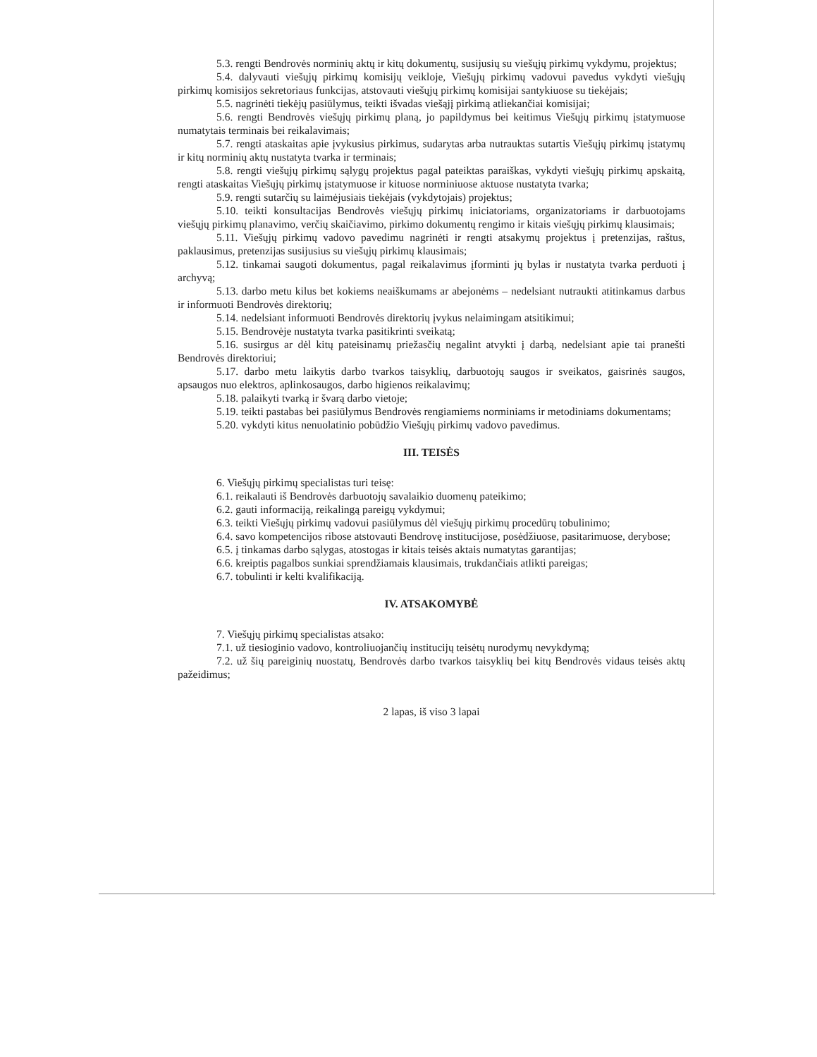5.3. rengti Bendrovės norminių aktų ir kitų dokumentų, susijusių su viešųjų pirkimų vykdymu, projektus;
5.4. dalyvauti viešųjų pirkimų komisijų veikloje, Viešųjų pirkimų vadovui pavedus vykdyti viešųjų pirkimų komisijos sekretoriaus funkcijas, atstovauti viešųjų pirkimų komisijai santykiuose su tiekėjais;
5.5. nagrinėti tiekėjų pasiūlymus, teikti išvadas viešąjį pirkimą atliekančiai komisijai;
5.6. rengti Bendrovės viešųjų pirkimų planą, jo papildymus bei keitimus Viešųjų pirkimų įstatymuose numatytais terminais bei reikalavimais;
5.7. rengti ataskaitas apie įvykusius pirkimus, sudarytas arba nutrauktas sutartis Viešųjų pirkimų įstatymų ir kitų norminių aktų nustatyta tvarka ir terminais;
5.8. rengti viešųjų pirkimų sąlygų projektus pagal pateiktas paraiškas, vykdyti viešųjų pirkimų apskaitą, rengti ataskaitas Viešųjų pirkimų įstatymuose ir kituose norminiuose aktuose nustatyta tvarka;
5.9. rengti sutarčių su laimėjusiais tiekėjais (vykdytojais) projektus;
5.10. teikti konsultacijas Bendrovės viešųjų pirkimų iniciatoriams, organizatoriams ir darbuotojams viešųjų pirkimų planavimo, verčių skaičiavimo, pirkimo dokumentų rengimo ir kitais viešųjų pirkimų klausimais;
5.11. Viešųjų pirkimų vadovo pavedimu nagrinėti ir rengti atsakymų projektus į pretenzijas, raštus, paklausimus, pretenzijas susijusius su viešųjų pirkimų klausimais;
5.12. tinkamai saugoti dokumentus, pagal reikalavimus įforminti jų bylas ir nustatyta tvarka perduoti į archyvą;
5.13. darbo metu kilus bet kokiems neaiškumams ar abejonėms – nedelsiant nutraukti atitinkamus darbus ir informuoti Bendrovės direktorių;
5.14. nedelsiant informuoti Bendrovės direktorių įvykus nelaimingam atsitikimui;
5.15. Bendrovėje nustatyta tvarka pasitikrinti sveikatą;
5.16. susirgus ar dėl kitų pateisinamų priežasčių negalint atvykti į darbą, nedelsiant apie tai pranešti Bendrovės direktoriui;
5.17. darbo metu laikytis darbo tvarkos taisyklių, darbuotojų saugos ir sveikatos, gaisrinės saugos, apsaugos nuo elektros, aplinkosaugos, darbo higienos reikalavimų;
5.18. palaikyti tvarką ir švarą darbo vietoje;
5.19. teikti pastabas bei pasiūlymus Bendrovės rengiamiems norminiams ir metodiniams dokumentams;
5.20. vykdyti kitus nenuolatinio pobūdžio Viešųjų pirkimų vadovo pavedimus.
III. TEISĖS
6. Viešųjų pirkimų specialistas turi teisę:
6.1. reikalauti iš Bendrovės darbuotojų savalaikio duomenų pateikimo;
6.2. gauti informaciją, reikalingą pareigų vykdymui;
6.3. teikti Viešųjų pirkimų vadovui pasiūlymus dėl viešųjų pirkimų procedūrų tobulinimo;
6.4. savo kompetencijos ribose atstovauti Bendrovę institucijose, posėdžiuose, pasitarimuose, derybose;
6.5. į tinkamas darbo sąlygas, atostogas ir kitais teisės aktais numatytas garantijas;
6.6. kreiptis pagalbos sunkiai sprendžiamais klausimais, trukdančiais atlikti pareigas;
6.7. tobulinti ir kelti kvalifikaciją.
IV. ATSAKOMYBĖ
7. Viešųjų pirkimų specialistas atsako:
7.1. už tiesioginio vadovo, kontroliuojančių institucijų teisėtų nurodymų nevykdymą;
7.2. už šių pareiginių nuostatų, Bendrovės darbo tvarkos taisyklių bei kitų Bendrovės vidaus teisės aktų pažeidimus;
2 lapas, iš viso 3 lapai